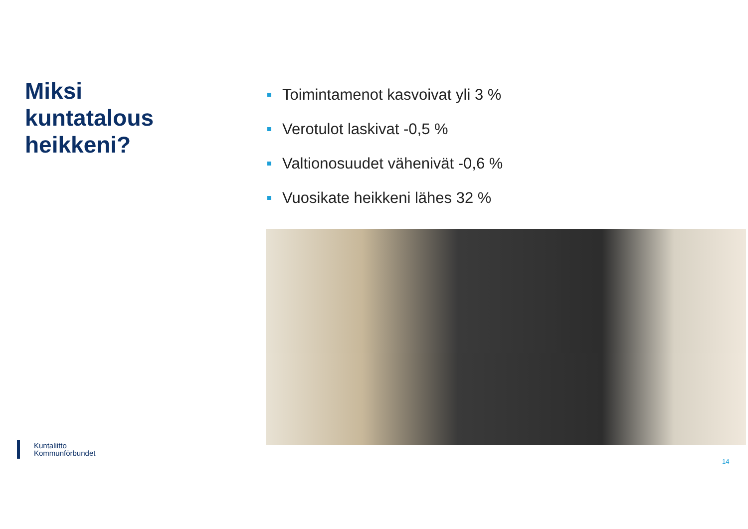Miksi
kuntatalous
heikkeni?
Toimintamenot kasvoivat yli 3 %
Verotulot laskivat -0,5 %
Valtionosuudet vähenivät -0,6 %
Vuosikate heikkeni lähes 32 %
Kuntaliitto
Kommunförbundet
14